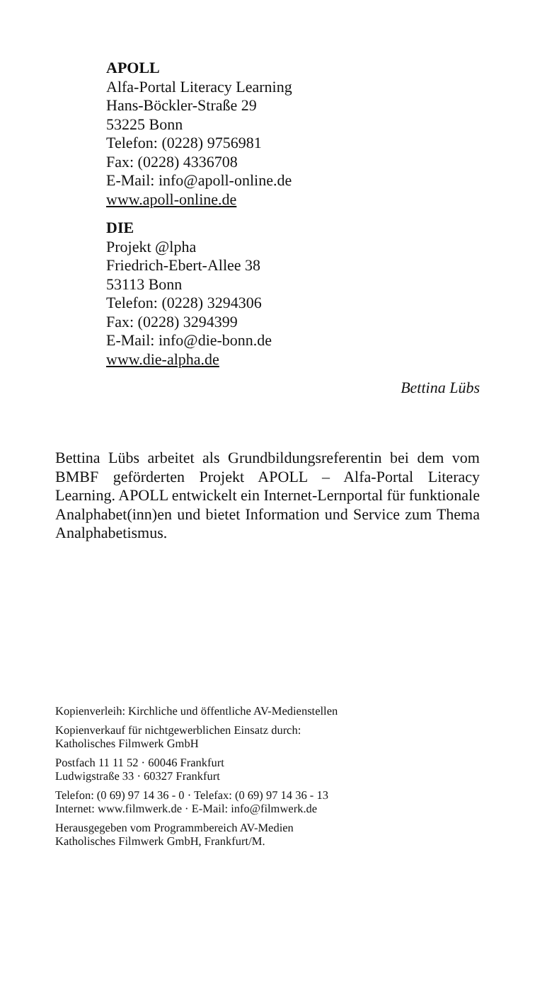APOLL
Alfa-Portal Literacy Learning
Hans-Böckler-Straße 29
53225 Bonn
Telefon: (0228) 9756981
Fax: (0228) 4336708
E-Mail: info@apoll-online.de
www.apoll-online.de
DIE
Projekt @lpha
Friedrich-Ebert-Allee 38
53113 Bonn
Telefon: (0228) 3294306
Fax: (0228) 3294399
E-Mail: info@die-bonn.de
www.die-alpha.de
Bettina Lübs
Bettina Lübs arbeitet als Grundbildungsreferentin bei dem vom BMBF geförderten Projekt APOLL – Alfa-Portal Literacy Learning. APOLL entwickelt ein Internet-Lernportal für funktionale Analphabet(inn)en und bietet Information und Service zum Thema Analphabetismus.
Kopienverleih: Kirchliche und öffentliche AV-Medienstellen
Kopienverkauf für nichtgewerblichen Einsatz durch:
Katholisches Filmwerk GmbH
Postfach 11 11 52 · 60046 Frankfurt
Ludwigstraße 33 · 60327 Frankfurt
Telefon: (0 69) 97 14 36 - 0 · Telefax: (0 69) 97 14 36 - 13
Internet: www.filmwerk.de · E-Mail: info@filmwerk.de
Herausgegeben vom Programmbereich AV-Medien
Katholisches Filmwerk GmbH, Frankfurt/M.